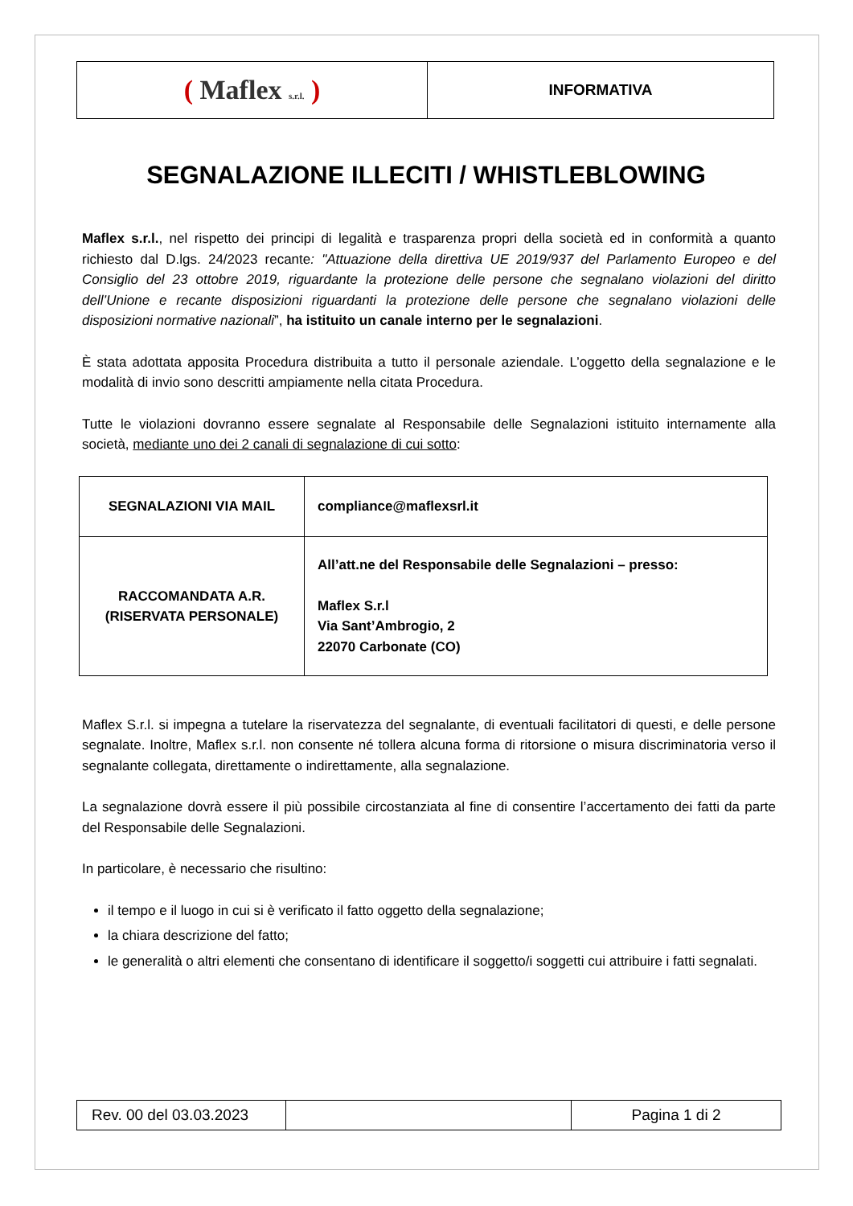| ( Maflex s.r.l. ) | INFORMATIVA |
SEGNALAZIONE ILLECITI / WHISTLEBLOWING
Maflex s.r.l., nel rispetto dei principi di legalità e trasparenza propri della società ed in conformità a quanto richiesto dal D.lgs. 24/2023 recante: "Attuazione della direttiva UE 2019/937 del Parlamento Europeo e del Consiglio del 23 ottobre 2019, riguardante la protezione delle persone che segnalano violazioni del diritto dell’Unione e recante disposizioni riguardanti la protezione delle persone che segnalano violazioni delle disposizioni normative nazionali”, ha istituito un canale interno per le segnalazioni.
È stata adottata apposita Procedura distribuita a tutto il personale aziendale. L’oggetto della segnalazione e le modalità di invio sono descritti ampiamente nella citata Procedura.
Tutte le violazioni dovranno essere segnalate al Responsabile delle Segnalazioni istituito internamente alla società, mediante uno dei 2 canali di segnalazione di cui sotto:
| SEGNALAZIONI VIA MAIL | compliance@maflexsrl.it |
| RACCOMANDATA A.R. (RISERVATA PERSONALE) | All’att.ne del Responsabile delle Segnalazioni – presso: Maflex S.r.l Via Sant’Ambrogio, 2 22070 Carbonate (CO) |
Maflex S.r.l. si impegna a tutelare la riservatezza del segnalante, di eventuali facilitatori di questi, e delle persone segnalate. Inoltre, Maflex s.r.l. non consente né tollera alcuna forma di ritorsione o misura discriminatoria verso il segnalante collegata, direttamente o indirettamente, alla segnalazione.
La segnalazione dovrà essere il più possibile circostanziata al fine di consentire l’accertamento dei fatti da parte del Responsabile delle Segnalazioni.
In particolare, è necessario che risultino:
il tempo e il luogo in cui si è verificato il fatto oggetto della segnalazione;
la chiara descrizione del fatto;
le generalità o altri elementi che consentano di identificare il soggetto/i soggetti cui attribuire i fatti segnalati.
| Rev. 00 del 03.03.2023 | | Pagina 1 di 2 |